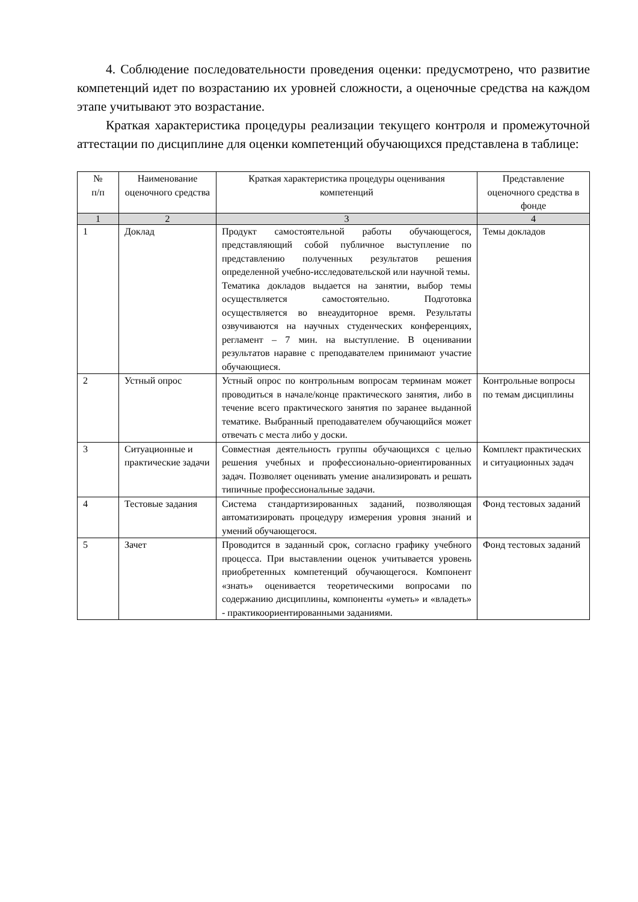4. Соблюдение последовательности проведения оценки: предусмотрено, что развитие компетенций идет по возрастанию их уровней сложности, а оценочные средства на каждом этапе учитывают это возрастание.
Краткая характеристика процедуры реализации текущего контроля и промежуточной аттестации по дисциплине для оценки компетенций обучающихся представлена в таблице:
| № п/п | Наименование оценочного средства | Краткая характеристика процедуры оценивания компетенций | Представление оценочного средства в фонде |
| --- | --- | --- | --- |
| 1 | 2 | 3 | 4 |
| 1 | Доклад | Продукт самостоятельной работы обучающегося, представляющий собой публичное выступление по представлению полученных результатов решения определенной учебно-исследовательской или научной темы. Тематика докладов выдается на занятии, выбор темы осуществляется самостоятельно. Подготовка осуществляется во внеаудиторное время. Результаты озвучиваются на научных студенческих конференциях, регламент – 7 мин. на выступление. В оценивании результатов наравне с преподавателем принимают участие обучающиеся. | Темы докладов |
| 2 | Устный опрос | Устный опрос по контрольным вопросам терминам может проводиться в начале/конце практического занятия, либо в течение всего практического занятия по заранее выданной тематике. Выбранный преподавателем обучающийся может отвечать с места либо у доски. | Контрольные вопросы по темам дисциплины |
| 3 | Ситуационные и практические задачи | Совместная деятельность группы обучающихся с целью решения учебных и профессионально-ориентированных задач. Позволяет оценивать умение анализировать и решать типичные профессиональные задачи. | Комплект практических и ситуационных задач |
| 4 | Тестовые задания | Система стандартизированных заданий, позволяющая автоматизировать процедуру измерения уровня знаний и умений обучающегося. | Фонд тестовых заданий |
| 5 | Зачет | Проводится в заданный срок, согласно графику учебного процесса. При выставлении оценок учитывается уровень приобретенных компетенций обучающегося. Компонент «знать» оценивается теоретическими вопросами по содержанию дисциплины, компоненты «уметь» и «владеть» - практикоориентированными заданиями. | Фонд тестовых заданий |